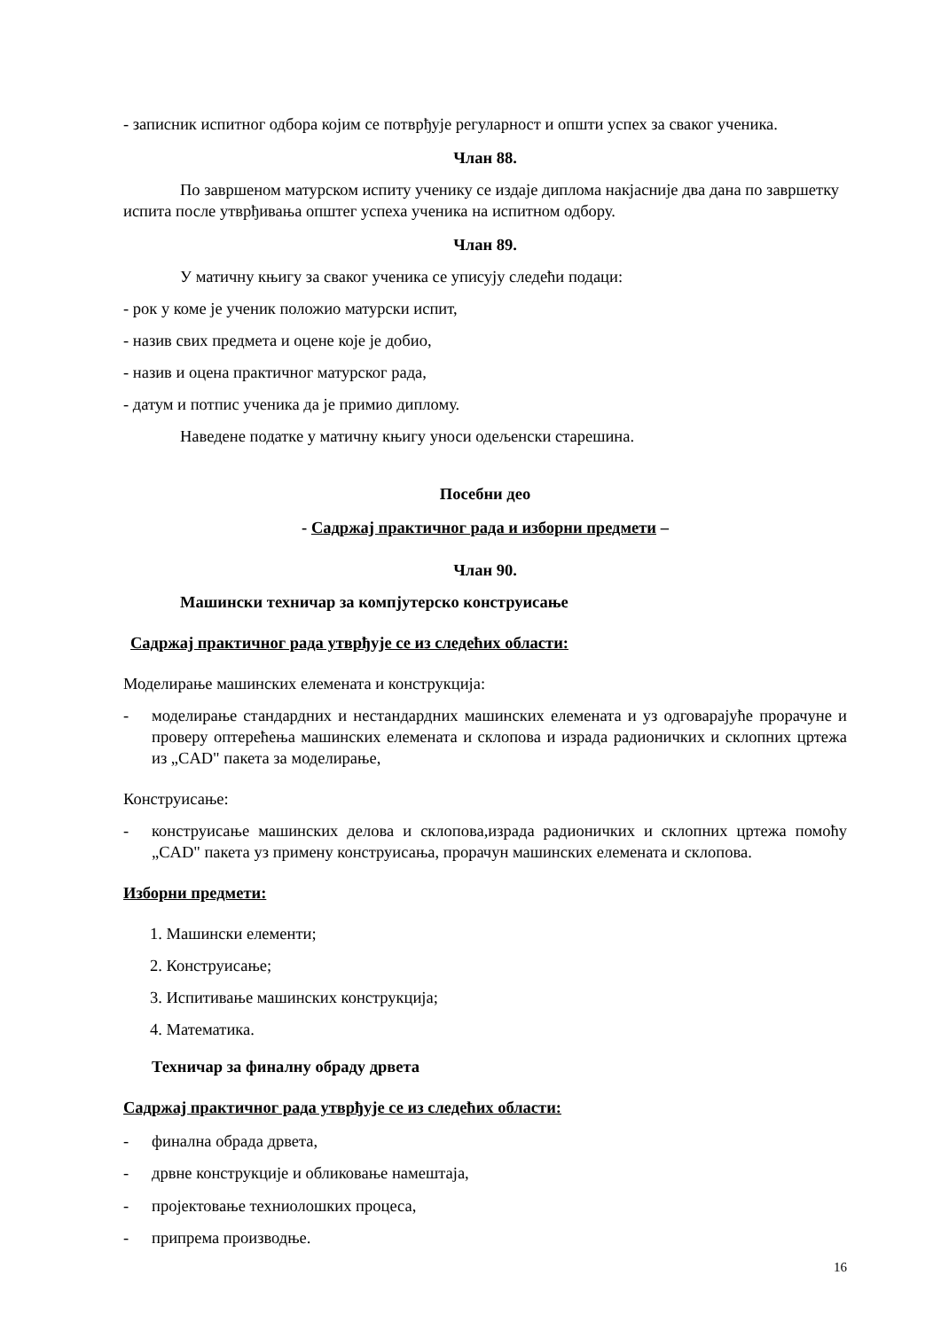- записник испитног одбора којим се потврђује регуларност и општи успех за сваког ученика.
Члан 88.
По завршеном матурском испиту ученику се издаје диплома накјасније два дана по завршетку испита после утврђивања општег успеха ученика на испитном одбору.
Члан 89.
У матичну књигу за сваког ученика се уписују следећи подаци:
- рок у коме је ученик положио матурски испит,
- назив свих предмета и оцене које је добио,
- назив и оцена практичног матурског рада,
- датум и потпис ученика да је примио диплому.
Наведене податке у матичну књигу уноси одељенски старешина.
Посебни део
- Садржај практичног рада и изборни предмети –
Члан 90.
Машински техничар за компјутерско конструисање
Садржај практичног рада утврђује се из следећих области:
Моделирање машинских елемената и конструкција:
- моделирање стандардних и нестандардних машинских елемената и уз одговарајуће прорачуне и проверу оптерећења машинских елемената и склопова и израда радионичких и склопних цртежа из „CAD" пакета за моделирање,
Конструисање:
- конструисање машинских делова и склопова,израда радионичких и склопних цртежа помоћу „CAD" пакета уз примену конструисања, прорачун машинских елемената и склопова.
Изборни предмети:
1. Машински елементи;
2. Конструисање;
3. Испитивање машинских конструкција;
4. Математика.
Техничар за финалну обраду дрвета
Садржај практичног рада утврђује се из следећих области:
- финална обрада дрвета,
- дрвне конструкције и обликовање намештаја,
- пројектовање техниолошких процеса,
- припрема производње.
16